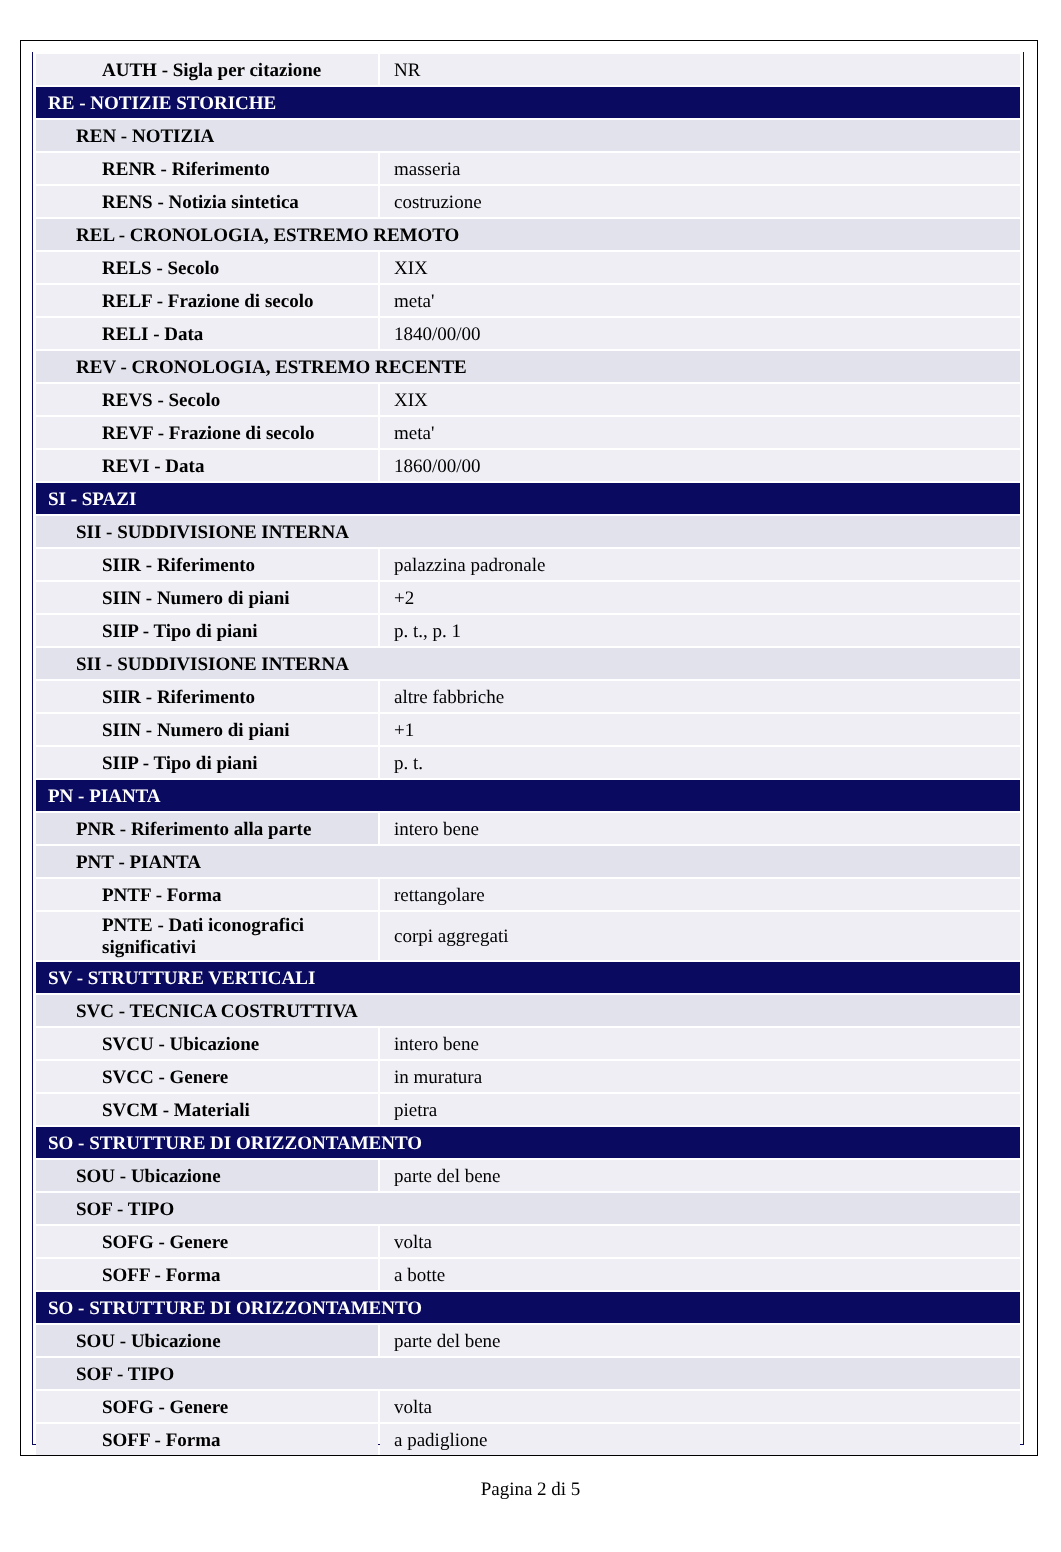| AUTH - Sigla per citazione | NR |
| RE - NOTIZIE STORICHE | |
| REN - NOTIZIA | |
| RENR - Riferimento | masseria |
| RENS - Notizia sintetica | costruzione |
| REL - CRONOLOGIA, ESTREMO REMOTO | |
| RELS - Secolo | XIX |
| RELF - Frazione di secolo | meta' |
| RELI - Data | 1840/00/00 |
| REV - CRONOLOGIA, ESTREMO RECENTE | |
| REVS - Secolo | XIX |
| REVF - Frazione di secolo | meta' |
| REVI - Data | 1860/00/00 |
| SI - SPAZI | |
| SII - SUDDIVISIONE INTERNA | |
| SIIR - Riferimento | palazzina padronale |
| SIIN - Numero di piani | +2 |
| SIIP - Tipo di piani | p. t., p. 1 |
| SII - SUDDIVISIONE INTERNA | |
| SIIR - Riferimento | altre fabbriche |
| SIIN - Numero di piani | +1 |
| SIIP - Tipo di piani | p. t. |
| PN - PIANTA | |
| PNR - Riferimento alla parte | intero bene |
| PNT - PIANTA | |
| PNTF - Forma | rettangolare |
| PNTE - Dati iconografici significativi | corpi aggregati |
| SV - STRUTTURE VERTICALI | |
| SVC - TECNICA COSTRUTTIVA | |
| SVCU - Ubicazione | intero bene |
| SVCC - Genere | in muratura |
| SVCM - Materiali | pietra |
| SO - STRUTTURE DI ORIZZONTAMENTO | |
| SOU - Ubicazione | parte del bene |
| SOF - TIPO | |
| SOFG - Genere | volta |
| SOFF - Forma | a botte |
| SO - STRUTTURE DI ORIZZONTAMENTO | |
| SOU - Ubicazione | parte del bene |
| SOF - TIPO | |
| SOFG - Genere | volta |
| SOFF - Forma | a padiglione |
Pagina 2 di 5